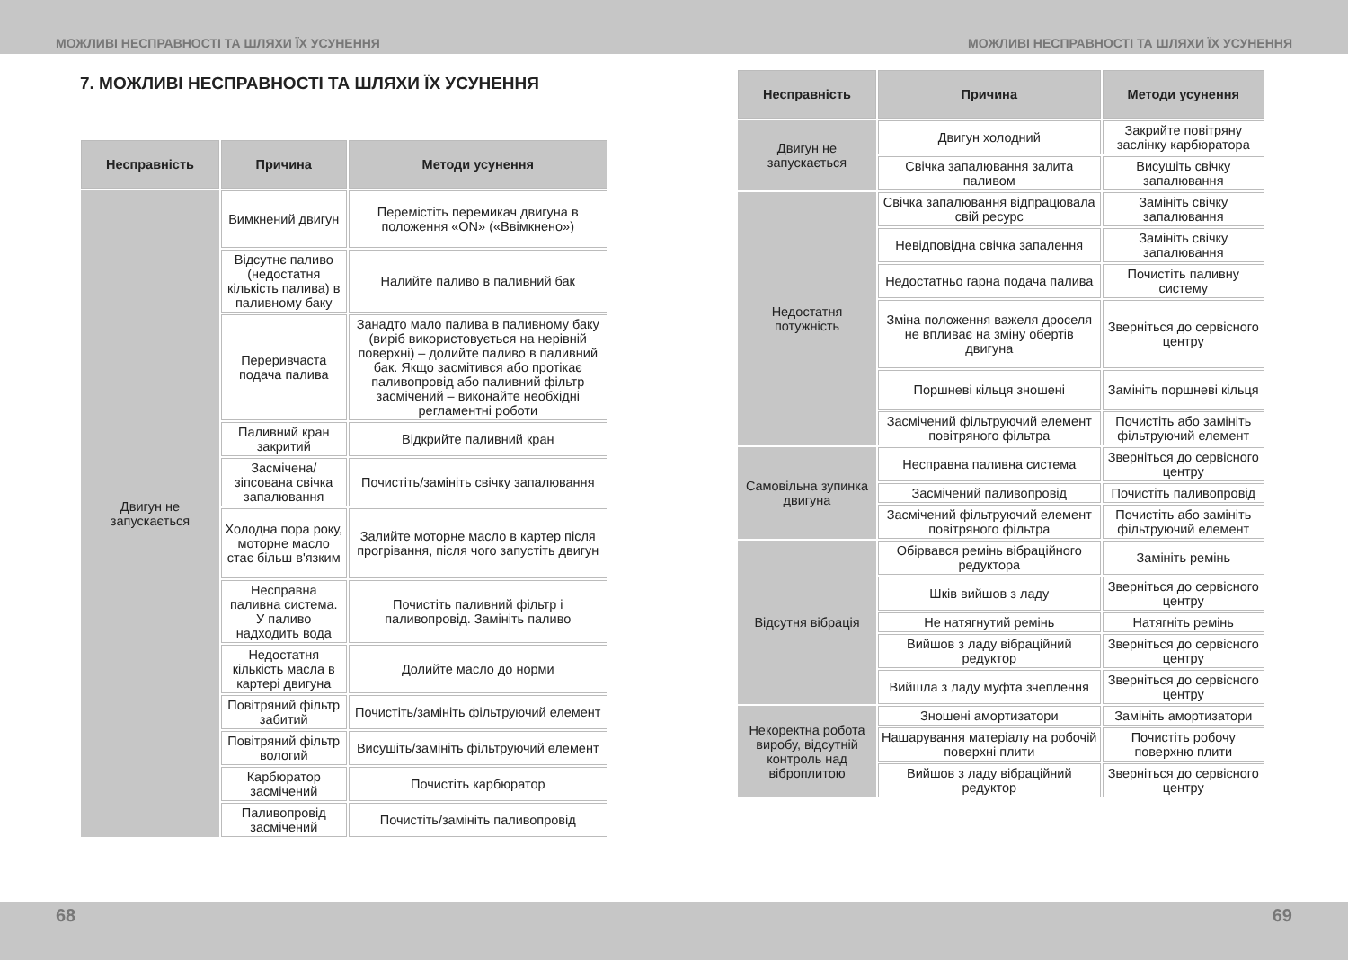МОЖЛИВІ НЕСПРАВНОСТІ ТА ШЛЯХИ ЇХ УСУНЕННЯ МОЖЛИВІ НЕСПРАВНОСТІ ТА ШЛЯХИ ЇХ УСУНЕННЯ
7. МОЖЛИВІ НЕСПРАВНОСТІ ТА ШЛЯХИ ЇХ УСУНЕННЯ
| Несправність | Причина | Методи усунення |
| --- | --- | --- |
| Двигун не запускається | Вимкнений двигун | Перемістіть перемикач двигуна в положення «ON» («Ввімкнено») |
| | Відсутнє паливо (недостатня кількість палива) в паливному баку | Налийте паливо в паливний бак |
| | Переривчаста подача палива | Занадто мало палива в паливному баку (виріб використовується на нерівній поверхні) – долийте паливо в паливний бак. Якщо засмітився або протікає паливопровід або паливний фільтр засмічений – виконайте необхідні регламентні роботи |
| | Паливний кран закритий | Відкрийте паливний кран |
| | Засмічена/зіпсована свічка запалювання | Почистіть/замініть свічку запалювання |
| | Холодна пора року, моторне масло стає більш в'язким | Залийте моторне масло в картер після прогрівання, після чого запустіть двигун |
| | Несправна паливна система. У паливо надходить вода | Почистіть паливний фільтр і паливопровід. Замініть паливо |
| | Недостатня кількість масла в картері двигуна | Долийте масло до норми |
| | Повітряний фільтр забитий | Почистіть/замініть фільтруючий елемент |
| | Повітряний фільтр вологий | Висушіть/замініть фільтруючий елемент |
| | Карбюратор засмічений | Почистіть карбюратор |
| | Паливопровід засмічений | Почистіть/замініть паливопровід |
| Несправність | Причина | Методи усунення |
| --- | --- | --- |
| Двигун не запускається | Двигун холодний | Закрийте повітряну заслінку карбюратора |
| | Свічка запалювання залита паливом | Висушіть свічку запалювання |
| Недостатня потужність | Свічка запалювання відпрацювала свій ресурс | Замініть свічку запалювання |
| | Невідповідна свічка запалення | Замініть свічку запалювання |
| | Недостатньо гарна подача палива | Почистіть паливну систему |
| | Зміна положення важеля дроселя не впливає на зміну обертів двигуна | Зверніться до сервісного центру |
| | Поршневі кільця зношені | Замініть поршневі кільця |
| | Засмічений фільтруючий елемент повітряного фільтра | Почистіть або замініть фільтруючий елемент |
| Самовільна зупинка двигуна | Несправна паливна система | Зверніться до сервісного центру |
| | Засмічений паливопровід | Почистіть паливопровід |
| | Засмічений фільтруючий елемент повітряного фільтра | Почистіть або замініть фільтруючий елемент |
| Відсутня вібрація | Обірвався ремінь вібраційного редуктора | Замініть ремінь |
| | Шків вийшов з ладу | Зверніться до сервісного центру |
| | Не натягнутий ремінь | Натягніть ремінь |
| | Вийшов з ладу вібраційний редуктор | Зверніться до сервісного центру |
| | Вийшла з ладу муфта зчеплення | Зверніться до сервісного центру |
| Некоректна робота виробу, відсутній контроль над віброплитою | Зношені амортизатори | Замініть амортизатори |
| | Нашарування матеріалу на робочій поверхні плити | Почистіть робочу поверхню плити |
| | Вийшов з ладу вібраційний редуктор | Зверніться до сервісного центру |
68 69